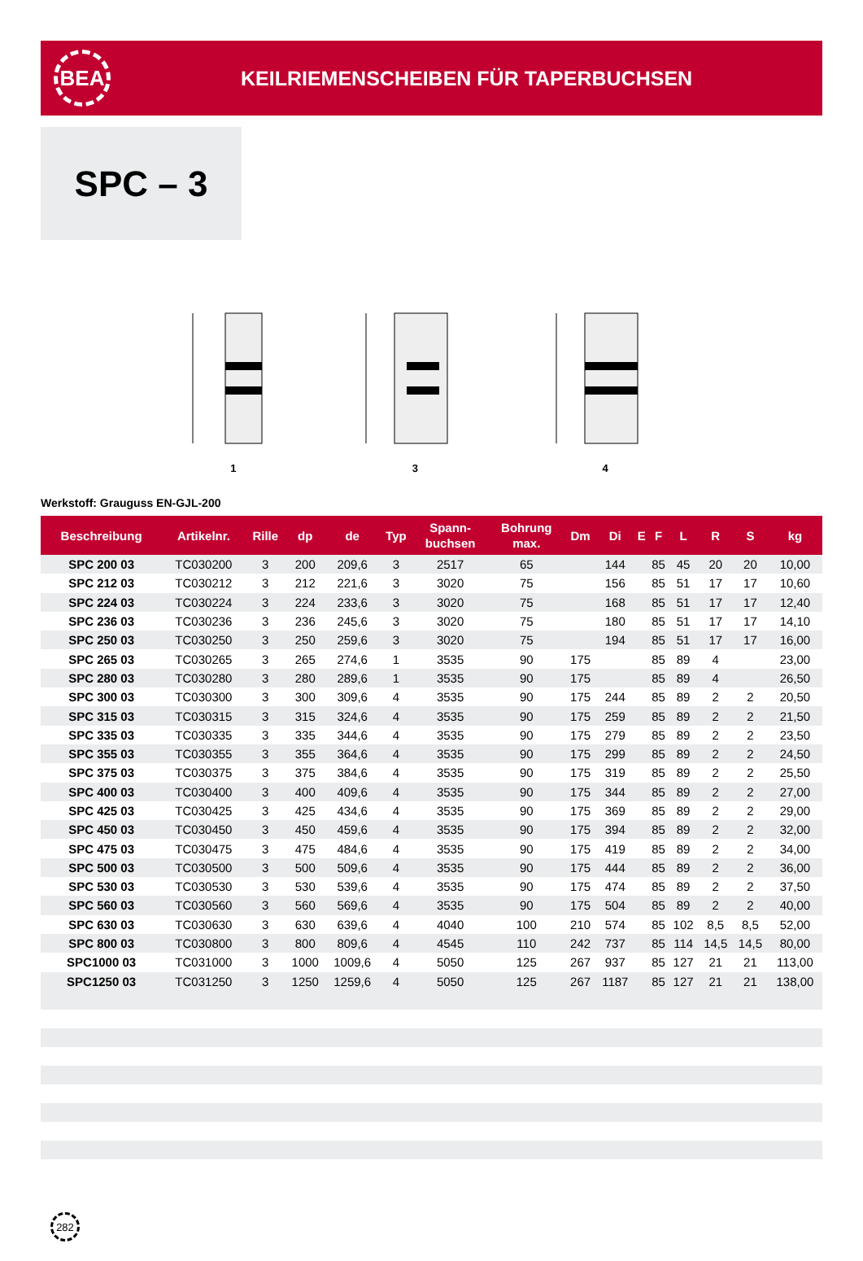BEA
KEILRIEMENSCHEIBEN FÜR TAPERBUCHSEN
SPC – 3
1 3 4
Werkstoff: Grauguss EN-GJL-200
| Beschreibung | Artikelnr. | Rille | dp | de | Typ | Spann- buchsen | Bohrung max. | Dm | Di | E | F | L | R | S | kg |
| --- | --- | --- | --- | --- | --- | --- | --- | --- | --- | --- | --- | --- | --- | --- | --- |
| SPC 200 03 | TC030200 | 3 | 200 | 209,6 | 3 | 2517 | 65 | | 144 | | 85 | 45 | 20 | 20 | 10,00 |
| SPC 212 03 | TC030212 | 3 | 212 | 221,6 | 3 | 3020 | 75 | | 156 | | 85 | 51 | 17 | 17 | 10,60 |
| SPC 224 03 | TC030224 | 3 | 224 | 233,6 | 3 | 3020 | 75 | | 168 | | 85 | 51 | 17 | 17 | 12,40 |
| SPC 236 03 | TC030236 | 3 | 236 | 245,6 | 3 | 3020 | 75 | | 180 | | 85 | 51 | 17 | 17 | 14,10 |
| SPC 250 03 | TC030250 | 3 | 250 | 259,6 | 3 | 3020 | 75 | | 194 | | 85 | 51 | 17 | 17 | 16,00 |
| SPC 265 03 | TC030265 | 3 | 265 | 274,6 | 1 | 3535 | 90 | 175 | | | 85 | 89 | 4 | | 23,00 |
| SPC 280 03 | TC030280 | 3 | 280 | 289,6 | 1 | 3535 | 90 | 175 | | | 85 | 89 | 4 | | 26,50 |
| SPC 300 03 | TC030300 | 3 | 300 | 309,6 | 4 | 3535 | 90 | 175 | 244 | | 85 | 89 | 2 | 2 | 20,50 |
| SPC 315 03 | TC030315 | 3 | 315 | 324,6 | 4 | 3535 | 90 | 175 | 259 | | 85 | 89 | 2 | 2 | 21,50 |
| SPC 335 03 | TC030335 | 3 | 335 | 344,6 | 4 | 3535 | 90 | 175 | 279 | | 85 | 89 | 2 | 2 | 23,50 |
| SPC 355 03 | TC030355 | 3 | 355 | 364,6 | 4 | 3535 | 90 | 175 | 299 | | 85 | 89 | 2 | 2 | 24,50 |
| SPC 375 03 | TC030375 | 3 | 375 | 384,6 | 4 | 3535 | 90 | 175 | 319 | | 85 | 89 | 2 | 2 | 25,50 |
| SPC 400 03 | TC030400 | 3 | 400 | 409,6 | 4 | 3535 | 90 | 175 | 344 | | 85 | 89 | 2 | 2 | 27,00 |
| SPC 425 03 | TC030425 | 3 | 425 | 434,6 | 4 | 3535 | 90 | 175 | 369 | | 85 | 89 | 2 | 2 | 29,00 |
| SPC 450 03 | TC030450 | 3 | 450 | 459,6 | 4 | 3535 | 90 | 175 | 394 | | 85 | 89 | 2 | 2 | 32,00 |
| SPC 475 03 | TC030475 | 3 | 475 | 484,6 | 4 | 3535 | 90 | 175 | 419 | | 85 | 89 | 2 | 2 | 34,00 |
| SPC 500 03 | TC030500 | 3 | 500 | 509,6 | 4 | 3535 | 90 | 175 | 444 | | 85 | 89 | 2 | 2 | 36,00 |
| SPC 530 03 | TC030530 | 3 | 530 | 539,6 | 4 | 3535 | 90 | 175 | 474 | | 85 | 89 | 2 | 2 | 37,50 |
| SPC 560 03 | TC030560 | 3 | 560 | 569,6 | 4 | 3535 | 90 | 175 | 504 | | 85 | 89 | 2 | 2 | 40,00 |
| SPC 630 03 | TC030630 | 3 | 630 | 639,6 | 4 | 4040 | 100 | 210 | 574 | | 85 | 102 | 8,5 | 8,5 | 52,00 |
| SPC 800 03 | TC030800 | 3 | 800 | 809,6 | 4 | 4545 | 110 | 242 | 737 | | 85 | 114 | 14,5 | 14,5 | 80,00 |
| SPC1000 03 | TC031000 | 3 | 1000 | 1009,6 | 4 | 5050 | 125 | 267 | 937 | | 85 | 127 | 21 | 21 | 113,00 |
| SPC1250 03 | TC031250 | 3 | 1250 | 1259,6 | 4 | 5050 | 125 | 267 | 1187 | | 85 | 127 | 21 | 21 | 138,00 |
282